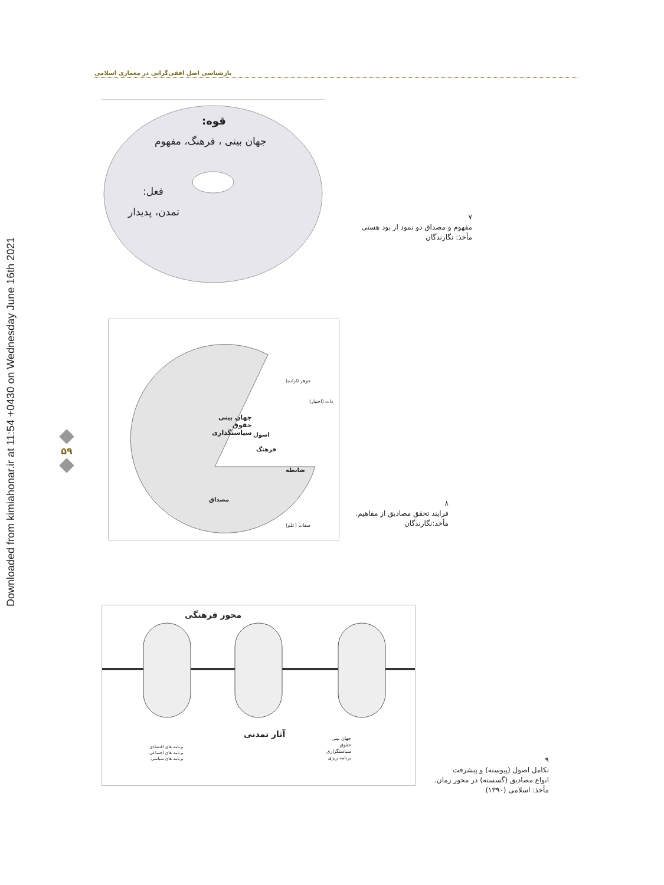Downloaded from kimiahonar.ir at 11:54 +0430 on Wednesday June 16th 2021
بازشناسی اصل افقی‌گرایی در معماری اسلامی
۵۹
قوه:
جهان بینی ، فرهنگ، مفهوم
فعل:
تمدن، پدیدار
۷
مفهوم و مصداق دو نمود از بود هستی
مأخذ: نگارندگان
جهان بینی
حقوق
سیاستگذاری
اصول
فرهنگ
ضابطه
مصداق
جوهر (اراده)
ذات (اختیار)
صفات (علم)
۸
فرایند تحقق مصادیق از مفاهیم.
مأخذ:نگارندگان
محور فرهنگی
آثار تمدنی
جهان بینی
حقوق
سیاستگزاری
برنامه ریزی
برنامه های اقتصادی
برنامه های اجتماعی
برنامه های سیاسی
۹
تکامل اصول (پیوسته) و پیشرفت
انواع مصادیق (گسسته) در محور زمان.
مأخذ: اسلامی (۱۳۹۰)